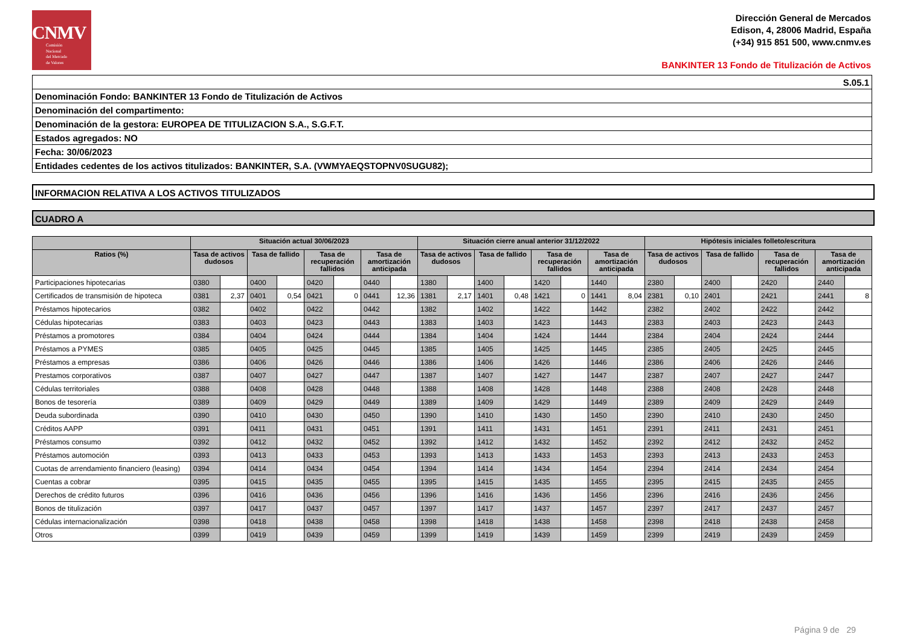CNMV
Comisión
Nacional
del Mercado
de Valores
Dirección General de Mercados
Edison, 4, 28006 Madrid, España
(+34) 915 851 500, www.cnmv.es
BANKINTER 13 Fondo de Titulización de Activos
| S.05.1 |
| Denominación Fondo: BANKINTER 13 Fondo de Titulización de Activos |
| Denominación del compartimento: |
| Denominación de la gestora: EUROPEA DE TITULIZACION S.A., S.G.F.T. |
| Estados agregados: NO |
| Fecha: 30/06/2023 |
| Entidades cedentes de los activos titulizados: BANKINTER, S.A. (VWMYAEQSTOPNV0SUGU82); |
INFORMACION RELATIVA A LOS ACTIVOS TITULIZADOS
CUADRO A
| | Situación actual 30/06/2023 | | | | | | | | Situación cierre anual anterior 31/12/2022 | | | | | | | | Hipótesis iniciales folleto/escritura | | | | | | | |
| --- | --- | --- | --- | --- | --- | --- | --- | --- | --- | --- | --- | --- | --- | --- | --- | --- | --- | --- | --- | --- | --- | --- | --- | --- |
| Ratios (%) | Tasa de activos dudosos | | Tasa de fallido | | Tasa de recuperación fallidos | | Tasa de amortización anticipada | | Tasa de activos dudosos | | Tasa de fallido | | Tasa de recuperación fallidos | | Tasa de amortización anticipada | | Tasa de activos dudosos | | Tasa de fallido | | Tasa de recuperación fallidos | | Tasa de amortización anticipada | |
| Participaciones hipotecarias | 0380 | | 0400 | | 0420 | | 0440 | | 1380 | | 1400 | | 1420 | | 1440 | | 2380 | | 2400 | | 2420 | | 2440 | |
| Certificados de transmisión de hipoteca | 0381 | 2,37 | 0401 | 0,54 | 0421 | 0 | 0441 | 12,36 | 1381 | 2,17 | 1401 | 0,48 | 1421 | 0 | 1441 | 8,04 | 2381 | 0,10 | 2401 | | 2421 | | 2441 | 8 |
| Préstamos hipotecarios | 0382 | | 0402 | | 0422 | | 0442 | | 1382 | | 1402 | | 1422 | | 1442 | | 2382 | | 2402 | | 2422 | | 2442 | |
| Cédulas hipotecarias | 0383 | | 0403 | | 0423 | | 0443 | | 1383 | | 1403 | | 1423 | | 1443 | | 2383 | | 2403 | | 2423 | | 2443 | |
| Préstamos a promotores | 0384 | | 0404 | | 0424 | | 0444 | | 1384 | | 1404 | | 1424 | | 1444 | | 2384 | | 2404 | | 2424 | | 2444 | |
| Préstamos a PYMES | 0385 | | 0405 | | 0425 | | 0445 | | 1385 | | 1405 | | 1425 | | 1445 | | 2385 | | 2405 | | 2425 | | 2445 | |
| Préstamos a empresas | 0386 | | 0406 | | 0426 | | 0446 | | 1386 | | 1406 | | 1426 | | 1446 | | 2386 | | 2406 | | 2426 | | 2446 | |
| Prestamos corporativos | 0387 | | 0407 | | 0427 | | 0447 | | 1387 | | 1407 | | 1427 | | 1447 | | 2387 | | 2407 | | 2427 | | 2447 | |
| Cédulas territoriales | 0388 | | 0408 | | 0428 | | 0448 | | 1388 | | 1408 | | 1428 | | 1448 | | 2388 | | 2408 | | 2428 | | 2448 | |
| Bonos de tesorería | 0389 | | 0409 | | 0429 | | 0449 | | 1389 | | 1409 | | 1429 | | 1449 | | 2389 | | 2409 | | 2429 | | 2449 | |
| Deuda subordinada | 0390 | | 0410 | | 0430 | | 0450 | | 1390 | | 1410 | | 1430 | | 1450 | | 2390 | | 2410 | | 2430 | | 2450 | |
| Créditos AAPP | 0391 | | 0411 | | 0431 | | 0451 | | 1391 | | 1411 | | 1431 | | 1451 | | 2391 | | 2411 | | 2431 | | 2451 | |
| Préstamos consumo | 0392 | | 0412 | | 0432 | | 0452 | | 1392 | | 1412 | | 1432 | | 1452 | | 2392 | | 2412 | | 2432 | | 2452 | |
| Préstamos automoción | 0393 | | 0413 | | 0433 | | 0453 | | 1393 | | 1413 | | 1433 | | 1453 | | 2393 | | 2413 | | 2433 | | 2453 | |
| Cuotas de arrendamiento financiero (leasing) | 0394 | | 0414 | | 0434 | | 0454 | | 1394 | | 1414 | | 1434 | | 1454 | | 2394 | | 2414 | | 2434 | | 2454 | |
| Cuentas a cobrar | 0395 | | 0415 | | 0435 | | 0455 | | 1395 | | 1415 | | 1435 | | 1455 | | 2395 | | 2415 | | 2435 | | 2455 | |
| Derechos de crédito futuros | 0396 | | 0416 | | 0436 | | 0456 | | 1396 | | 1416 | | 1436 | | 1456 | | 2396 | | 2416 | | 2436 | | 2456 | |
| Bonos de titulización | 0397 | | 0417 | | 0437 | | 0457 | | 1397 | | 1417 | | 1437 | | 1457 | | 2397 | | 2417 | | 2437 | | 2457 | |
| Cédulas internacionalización | 0398 | | 0418 | | 0438 | | 0458 | | 1398 | | 1418 | | 1438 | | 1458 | | 2398 | | 2418 | | 2438 | | 2458 | |
| Otros | 0399 | | 0419 | | 0439 | | 0459 | | 1399 | | 1419 | | 1439 | | 1459 | | 2399 | | 2419 | | 2439 | | 2459 | |
Página 9 de 29